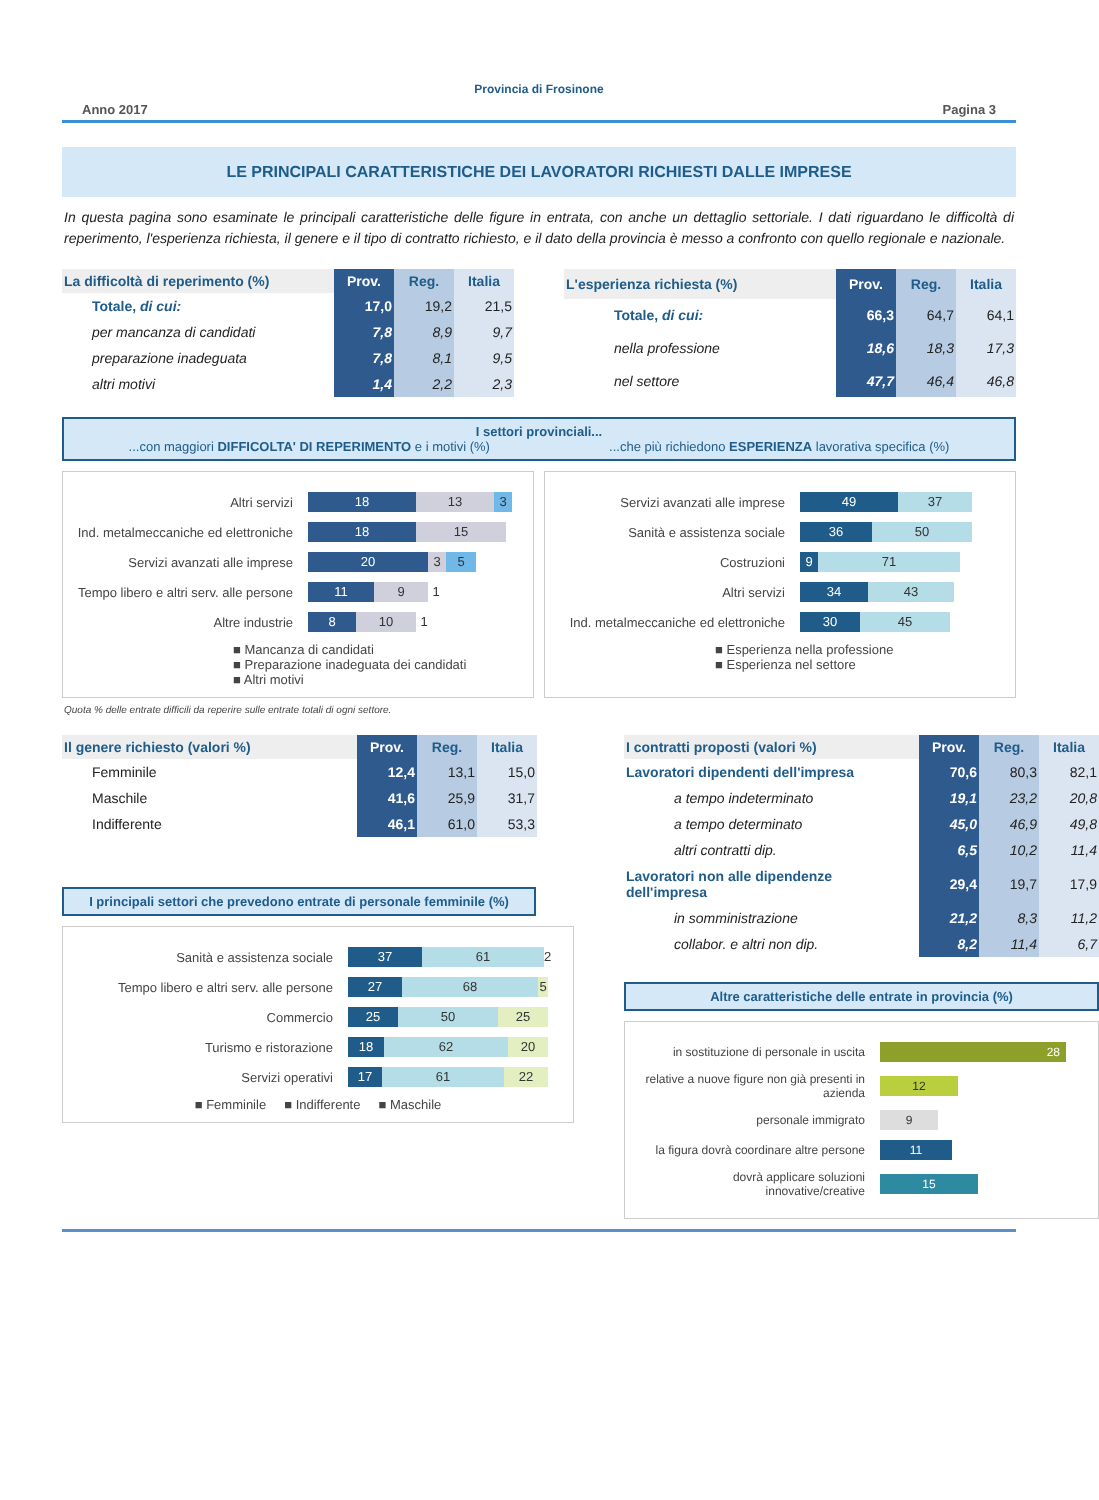Provincia di Frosinone
Anno 2017 Pagina 3
LE PRINCIPALI CARATTERISTICHE DEI LAVORATORI RICHIESTI DALLE IMPRESE
In questa pagina sono esaminate le principali caratteristiche delle figure in entrata, con anche un dettaglio settoriale. I dati riguardano le difficoltà di reperimento, l'esperienza richiesta, il genere e il tipo di contratto richiesto, e il dato della provincia è messo a confronto con quello regionale e nazionale.
| La difficoltà di reperimento (%) | Prov. | Reg. | Italia |
| --- | --- | --- | --- |
| Totale, di cui: | 17,0 | 19,2 | 21,5 |
| per mancanza di candidati | 7,8 | 8,9 | 9,7 |
| preparazione inadeguata | 7,8 | 8,1 | 9,5 |
| altri motivi | 1,4 | 2,2 | 2,3 |
| L'esperienza richiesta (%) | Prov. | Reg. | Italia |
| --- | --- | --- | --- |
| Totale, di cui: | 66,3 | 64,7 | 64,1 |
| nella professione | 18,6 | 18,3 | 17,3 |
| nel settore | 47,7 | 46,4 | 46,8 |
I settori provinciali...
...con maggiori DIFFICOLTA' DI REPERIMENTO e i motivi (%) ...che più richiedono ESPERIENZA lavorativa specifica (%)
Altri servizi 18 13 3
Ind. metalmeccaniche ed elettroniche 18 15
Servizi avanzati alle imprese 20 3 5
Tempo libero e altri serv. alle persone 11 9 1
Altre industrie 8 10 1
■ Mancanza di candidati
■ Preparazione inadeguata dei candidati
■ Altri motivi
Servizi avanzati alle imprese 49 37
Sanità e assistenza sociale 36 50
Costruzioni 9 71
Altri servizi 34 43
Ind. metalmeccaniche ed elettroniche 30 45
■ Esperienza nella professione
■ Esperienza nel settore
Quota % delle entrate difficili da reperire sulle entrate totali di ogni settore.
| Il genere richiesto (valori %) | Prov. | Reg. | Italia |
| --- | --- | --- | --- |
| Femminile | 12,4 | 13,1 | 15,0 |
| Maschile | 41,6 | 25,9 | 31,7 |
| Indifferente | 46,1 | 61,0 | 53,3 |
I principali settori che prevedono entrate di personale femminile (%)
Sanità e assistenza sociale 37 61 2
Tempo libero e altri serv. alle persone 27 68 5
Commercio 25 50 25
Turismo e ristorazione 18 62 20
Servizi operativi 17 61 22
■ Femminile ■ Indifferente ■ Maschile
| I contratti proposti (valori %) | Prov. | Reg. | Italia |
| --- | --- | --- | --- |
| Lavoratori dipendenti dell'impresa | 70,6 | 80,3 | 82,1 |
| a tempo indeterminato | 19,1 | 23,2 | 20,8 |
| a tempo determinato | 45,0 | 46,9 | 49,8 |
| altri contratti dip. | 6,5 | 10,2 | 11,4 |
| Lavoratori non alle dipendenze dell'impresa | 29,4 | 19,7 | 17,9 |
| in somministrazione | 21,2 | 8,3 | 11,2 |
| collabor. e altri non dip. | 8,2 | 11,4 | 6,7 |
Altre caratteristiche delle entrate in provincia (%)
in sostituzione di personale in uscita 28
relative a nuove figure non già presenti in azienda 12
personale immigrato 9
la figura dovrà coordinare altre persone 11
dovrà applicare soluzioni innovative/creative 15